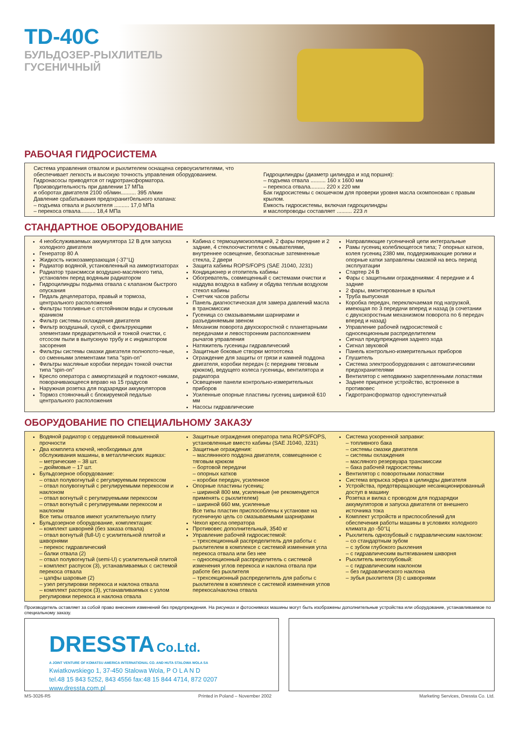TD-40C
БУЛЬДОЗЕР-РЫХЛИТЕЛЬ
ГУСЕНИЧНЫЙ
РАБОЧАЯ ГИДРОСИСТЕМА
Система управления отвалом и рыхлителем оснащена сервоусилителями, что обеспечивает легкость и высокую точность управления оборудованием.
Гидронасосы приводятся от гидротрансформатора.
Производительность при давлении 17 МПа
и оборотах двигателя 2100 об/мин.......... 395 л/мин
Давление срабатывания предохранит0ельного клапана:
– подъема отвала и рыхлителя .......... 17,0 МПа
– перекоса отвала.......... 18,4 МПа
Гидроцилиндры (диаметр цилиндра и ход поршня):
– подъема отвала .......... 160 x 1600 мм
– перекоса отвала.......... 220 x 220 мм
Бак гидросистемы с окошечком для проверки уровня масла скомпонован с правым крылом.
Емкость гидросистемы, включая гидроцилиндры
и маслопроводы составляет .......... 223 л
СТАНДАРТНОЕ ОБОРУДОВАНИЕ
4 необслуживаемых аккумулятора 12 В для запуска холодного двигателя
Генератор 80 А
Жидкость низкозамерзающая (-37°Ц)
Радиатор водяной, установленный на аммортизаторах
Радиатор трансмисси воздушно-масляного типа, установлен перед водяным радиатором
Гидроцилиндры подьема отвала с клапаном быстрого опускания
Педаль децелератора, правый и тормоза, центрального расположения
Фильтры топливные с отстойником воды и спускным краником
Фильтр системы охлаждения двигателя
Фильтр воздушный, сухой, с фильтрующими элементами предварительной и тонкой очистки, с отсосом пыли в выпускную трубу и с индикатором засорения
Фильтры системы смазки двигателя полнопото-чные, со сменными элементами типа "spin-on"
Фильтры масляные коробки передач тонкой очистки типа "spin-on"
Кресло оператора с аммортизацей и подлокот-никами, поворачивающееся вправо на 15 градусов
Наружная розетка для подзарядки аккумуляторов
Тормоз стояночный с блокируемой педалью центрального расположения
Кабина с термошумоизоляцией, 2 фары передние и 2 задние, 4 стеклоочистителя с омывателями, внутреннее освещение, безопасные затемненные стекла, 2 двери
Защита кабины ROPS/FOPS (SAE J1040, J231)
Кондиционер и отопитель кабины
Обогреватель, совмещенный с системами очистки и наддува воздуха в кабину и обдува теплым воздухом стекол кабины
Счетчик часов работы
Панель диагностическая для замера давлений масла в трансмиссии
Гусеница со смазываемыми шарнирами и разъединяемым звеном
Механизм поворота двухскоростной с планетарными передачами и левосторонним расположением рычагов управления
Натяжитель гусеницы гидравлический
Защитные боковые створки мотоотсека
Ограждение для защиты от грязи и камней поддона двигателя, коробки передач (с передним тяговым крюком), ведущего колеса гусеницы, вентилятора и радиатора
Освещение панели контрольно-измерительных приборов
Усиленные опорные пластины гусениц шириной 610 мм
Насосы гидравлические
Направляющие гусеничной цепи интегральные
Рамы гусениц колеблющегося типа; 7 опорных катков, колея гусениц 2380 мм, поддерживающие ролики и опорные катки заправлены смазкой на весь период эксплуатации
Стартер 24 В
Фары с защитными ограждениями: 4 передние и 4 задние
2 фары, вмонтированные в крылья
Труба выпускная
Коробка передач, переключаемая под нагрузкой, имеющая по 3 передачи вперед и назад (в сочетании с двухскоростным механизмом поворота по 6 передач вперед и назад)
Управление рабочей гидросистемой с односекционным распределителем
Сигнал предупреждения заднего хода
Сигнал звуковой
Панель контрольно-измерительных приборов
Глушитель
Система электрооборудования с автоматическими предохранителями
Вентилятор с неподвижно закрепленными лопастями
Заднее прицепное устройство, встроенное в противовес
Гидротрансформатор одноступенчатый
ОБОРУДОВАНИЕ ПО СПЕЦИАЛЬНОМУ ЗАКАЗУ
Водяной радиатор с сердцевиной повышенной прочности
Два комплета ключей, необходимых для обслуживания машины, в металлических ящиках:
– метрические – 38 шт.
– дюймовые – 17 шт.
Бульдозерное оборудование:
– отвал полувогнутый с регулируемым перекосом
– отвал полувогнутый с регулируемыми перекосом и наклоном
– отвал вогнутый с регулируемыми перекосом
– отвал вогнутый с регулируемыми перекосом и наклоном
Все типы отвалов имеют усилительную плиту
Бульдозерное оборудование, комплектация:
– комплект шкворней (без заказа отвала)
– отвал вогнутый (full-U) с усилительной плитой и шкворнями
– перекос гидравлический
– балки отвала (2)
– отвал полувогнутый (semi-U) с усилительной плитой
– комплект распусок (3), устанавливаемых с системой перекоса отвала
– цапфы шаровые (2)
– узел регулировки перекоса и наклона отвала
– комплект распорок (3), устанавливаемых с узлом регулировки перекоса и наклона отвала
Защитные ограждения оператора типа ROPS/FOPS, установленные вместо кабины (SAE J1040, J231)
Защитные ограждения:
– масляннного поддона двигателя, совмещенное с тяговым крюком
– бортовой передачи
– опорных катков
– коробки передач, усиленное
Опорные пластины гусениц:
– шириной 800 мм, усиленные (не рекомендуется применять с рыхлителем)
– шириной 660 мм, усиленные
Все типы пластин приспособлены к установке на гусеничную цель со смазываемыми шарнирами
Чехол кресла оператора
Противовес дополнительный, 3540 кг
Управление рабочей гидросистемой:
– трехсекционный распределитель для работы с рыхлителем в комплексе с системой изменения угла перекоса отвала или без нее
– односекционный распределитель с системой изменения углов перекоса и наклона отвала при работе без рыхлителя
– трехсекционный распределитель для работы с рыхлителем в комплексе с системой изменения углов перекоса/наклона отвала
Система ускоренной заправки:
– топливного бака
– системы смазки двигателя
– системы охлаждения
– масляного резервуара трансмиссии
– бака рабочей гидросистемы
Вентилятор с поворотными лопастями
Система впрыска эфира в цилиндры двигателя
Устройства, предотвращающие несанкционированный доступ в машину
Розетка и вилка с проводом для подзарядки аккумуляторов и запуска двигателя от внешнего источника тока
Комплект устройств и приспособлений для обеспечения работы машины в условиях холодного климата до -50°Ц
Рыхлитель однозубовый с гидравлическим наклоном:
– со стандартным зубом
– с зубом глубокого рыхления
– с гидравлическим вытягиванием шкворня
Рыхлитель многозубовый:
– с гидравлическим наклоном
– без гидравлического наклона
– зубья рыхлителя (3) с шкворнями
Производитель оставляет за собой право внесения изменений без предупреждения. На рисунках и фотоснимках машины могут быть изображены дополнительные устройства или оборудование, устанавливаемое по специальному заказу.
DRESSTA Co.Ltd.
A JOINT VENTURE OF KOMATSU AMERICA INTERNATIONAL CO. AND HUTA STALOWA WOLA SA
Kwiatkowskiego 1, 37-450 Stalowa Wola, P O L A N D
tel.48 15 843 5252, 843 4556 fax:48 15 844 4714, 872 0207
www.dressta.com.pl
MS-3026-R5 Printed in Poland – November 2002 Marketing Services, Dressta Co. Ltd.